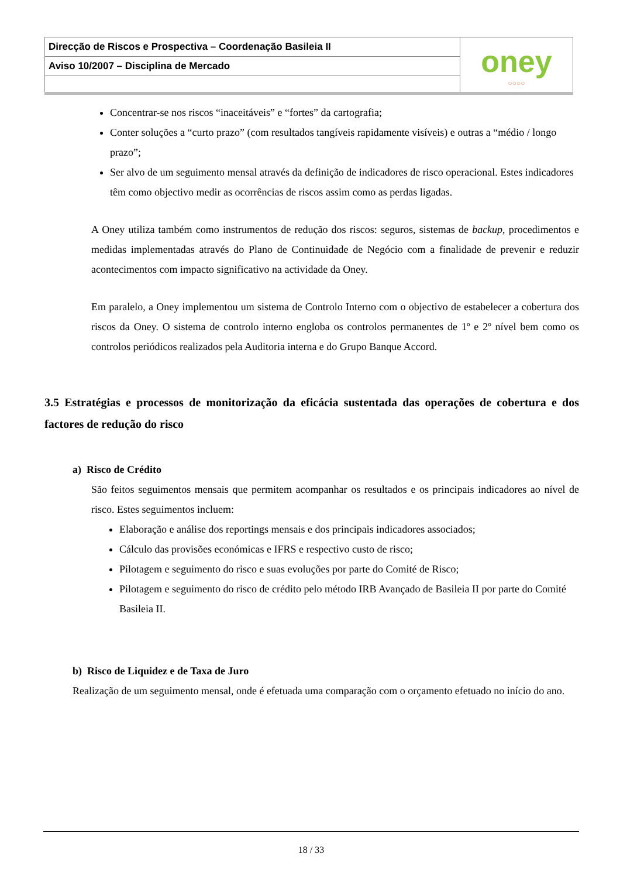| Direcção de Riscos e Prospectiva – Coordenação Basileia II | oney ○○○○ |
| Aviso 10/2007 – Disciplina de Mercado | |
Concentrar-se nos riscos “inaceitáveis” e “fortes” da cartografia;
Conter soluções a “curto prazo” (com resultados tangíveis rapidamente visíveis) e outras a “médio / longo prazo”;
Ser alvo de um seguimento mensal através da definição de indicadores de risco operacional. Estes indicadores têm como objectivo medir as ocorrências de riscos assim como as perdas ligadas.
A Oney utiliza também como instrumentos de redução dos riscos: seguros, sistemas de backup, procedimentos e medidas implementadas através do Plano de Continuidade de Negócio com a finalidade de prevenir e reduzir acontecimentos com impacto significativo na actividade da Oney.
Em paralelo, a Oney implementou um sistema de Controlo Interno com o objectivo de estabelecer a cobertura dos riscos da Oney. O sistema de controlo interno engloba os controlos permanentes de 1º e 2º nível bem como os controlos periódicos realizados pela Auditoria interna e do Grupo Banque Accord.
3.5 Estratégias e processos de monitorização da eficácia sustentada das operações de cobertura e dos factores de redução do risco
a) Risco de Crédito
São feitos seguimentos mensais que permitem acompanhar os resultados e os principais indicadores ao nível de risco. Estes seguimentos incluem:
Elaboração e análise dos reportings mensais e dos principais indicadores associados;
Cálculo das provisões económicas e IFRS e respectivo custo de risco;
Pilotagem e seguimento do risco e suas evoluções por parte do Comité de Risco;
Pilotagem e seguimento do risco de crédito pelo método IRB Avançado de Basileia II por parte do Comité Basileia II.
b) Risco de Liquidez e de Taxa de Juro
Realização de um seguimento mensal, onde é efetuada uma comparação com o orçamento efetuado no início do ano.
18 / 33